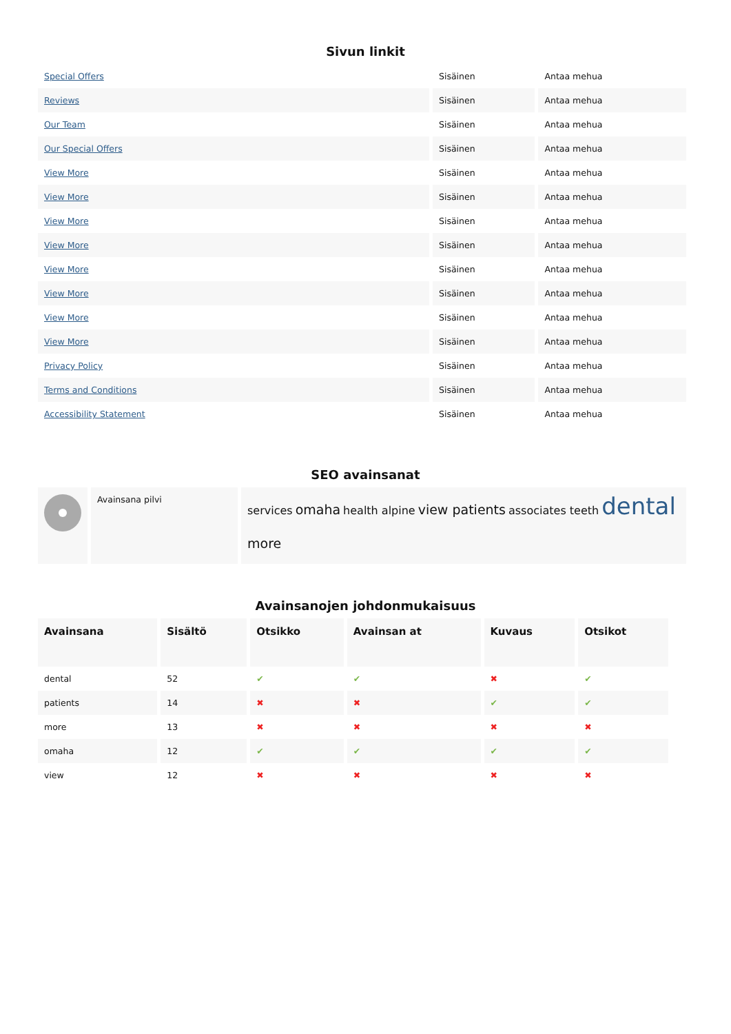Sivun linkit
| Special Offers | Sisäinen | Antaa mehua |
| Reviews | Sisäinen | Antaa mehua |
| Our Team | Sisäinen | Antaa mehua |
| Our Special Offers | Sisäinen | Antaa mehua |
| View More | Sisäinen | Antaa mehua |
| View More | Sisäinen | Antaa mehua |
| View More | Sisäinen | Antaa mehua |
| View More | Sisäinen | Antaa mehua |
| View More | Sisäinen | Antaa mehua |
| View More | Sisäinen | Antaa mehua |
| View More | Sisäinen | Antaa mehua |
| View More | Sisäinen | Antaa mehua |
| Privacy Policy | Sisäinen | Antaa mehua |
| Terms and Conditions | Sisäinen | Antaa mehua |
| Accessibility Statement | Sisäinen | Antaa mehua |
SEO avainsanat
| | Avainsana pilvi | services omaha health alpine view patients associates teeth dental more |
Avainsanojen johdonmukaisuus
| Avainsana | Sisältö | Otsikko | Avainsan at | Kuvaus | Otsikot |
| --- | --- | --- | --- | --- | --- |
| dental | 52 | ✔ | ✔ | ✖ | ✔ |
| patients | 14 | ✖ | ✖ | ✔ | ✔ |
| more | 13 | ✖ | ✖ | ✖ | ✖ |
| omaha | 12 | ✔ | ✔ | ✔ | ✔ |
| view | 12 | ✖ | ✖ | ✖ | ✖ |